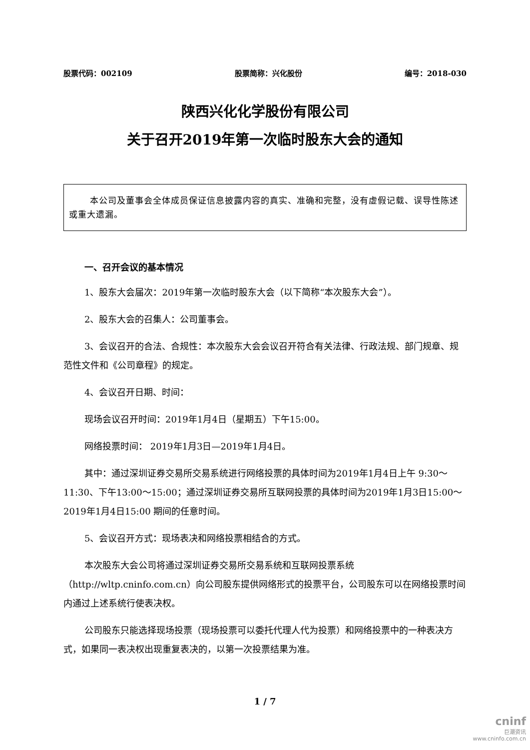股票代码：002109 股票简称：兴化股份 编号：2018-030
陕西兴化化学股份有限公司
关于召开2019年第一次临时股东大会的通知
本公司及董事会全体成员保证信息披露内容的真实、准确和完整，没有虚假记载、误导性陈述或重大遗漏。
一、召开会议的基本情况
1、股东大会届次：2019年第一次临时股东大会（以下简称“本次股东大会”）。
2、股东大会的召集人：公司董事会。
3、会议召开的合法、合规性：本次股东大会会议召开符合有关法律、行政法规、部门规章、规范性文件和《公司章程》的规定。
4、会议召开日期、时间：
现场会议召开时间：2019年1月4日（星期五）下午15:00。
网络投票时间： 2019年1月3日—2019年1月4日。
其中：通过深圳证券交易所交易系统进行网络投票的具体时间为2019年1月4日上午 9:30～11:30、下午13:00～15:00；通过深圳证券交易所互联网投票的具体时间为2019年1月3日15:00～2019年1月4日15:00 期间的任意时间。
5、会议召开方式：现场表决和网络投票相结合的方式。
本次股东大会公司将通过深圳证券交易所交易系统和互联网投票系统（http://wltp.cninfo.com.cn）向公司股东提供网络形式的投票平台，公司股东可以在网络投票时间内通过上述系统行使表决权。
公司股东只能选择现场投票（现场投票可以委托代理人代为投票）和网络投票中的一种表决方式，如果同一表决权出现重复表决的，以第一次投票结果为准。
1 / 7
cninf
巨潮资讯
www.cninfo.com.cn